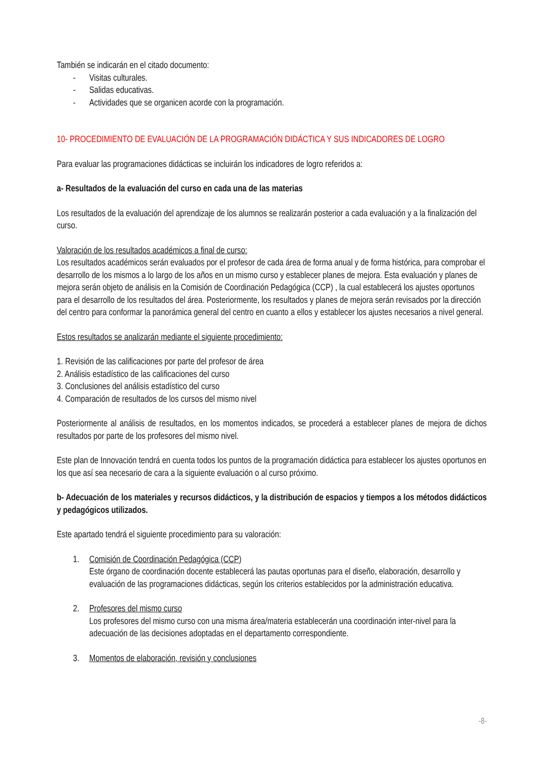También se indicarán en el citado documento:
- Visitas culturales.
- Salidas educativas.
- Actividades que se organicen acorde con la programación.
10- PROCEDIMIENTO DE EVALUACIÓN DE LA PROGRAMACIÓN DIDÁCTICA Y SUS INDICADORES DE LOGRO
Para evaluar las programaciones didácticas se incluirán los indicadores de logro referidos a:
a- Resultados de la evaluación del curso en cada una de las materias
Los resultados de la evaluación del aprendizaje de los alumnos se realizarán posterior a cada evaluación y a la finalización del curso.
Valoración de los resultados académicos a final de curso:
Los resultados académicos serán evaluados por el profesor de cada área de forma anual y de forma histórica, para comprobar el desarrollo de los mismos a lo largo de los años en un mismo curso y establecer planes de mejora. Esta evaluación y planes de mejora serán objeto de análisis en la Comisión de Coordinación Pedagógica (CCP) , la cual establecerá los ajustes oportunos para el desarrollo de los resultados del área. Posteriormente, los resultados y planes de mejora serán revisados por la dirección del centro para conformar la panorámica general del centro en cuanto a ellos y establecer los ajustes necesarios a nivel general.
Estos resultados se analizarán mediante el siguiente procedimiento:
1. Revisión de las calificaciones por parte del profesor de área
2. Análisis estadístico de las calificaciones del curso
3. Conclusiones del análisis estadístico del curso
4. Comparación de resultados de los cursos del mismo nivel
Posteriormente al análisis de resultados, en los momentos indicados, se procederá a establecer planes de mejora de dichos resultados por parte de los profesores del mismo nivel.
Este plan de Innovación tendrá en cuenta todos los puntos de la programación didáctica para establecer los ajustes oportunos en los que así sea necesario de cara a la siguiente evaluación o al curso próximo.
b- Adecuación de los materiales y recursos didácticos, y la distribución de espacios y tiempos a los métodos didácticos y pedagógicos utilizados.
Este apartado tendrá el siguiente procedimiento para su valoración:
1. Comisión de Coordinación Pedagógica (CCP)
Este órgano de coordinación docente establecerá las pautas oportunas para el diseño, elaboración, desarrollo y evaluación de las programaciones didácticas, según los criterios establecidos por la administración educativa.
2. Profesores del mismo curso
Los profesores del mismo curso con una misma área/materia establecerán una coordinación inter-nivel para la adecuación de las decisiones adoptadas en el departamento correspondiente.
3. Momentos de elaboración, revisión y conclusiones
-8-